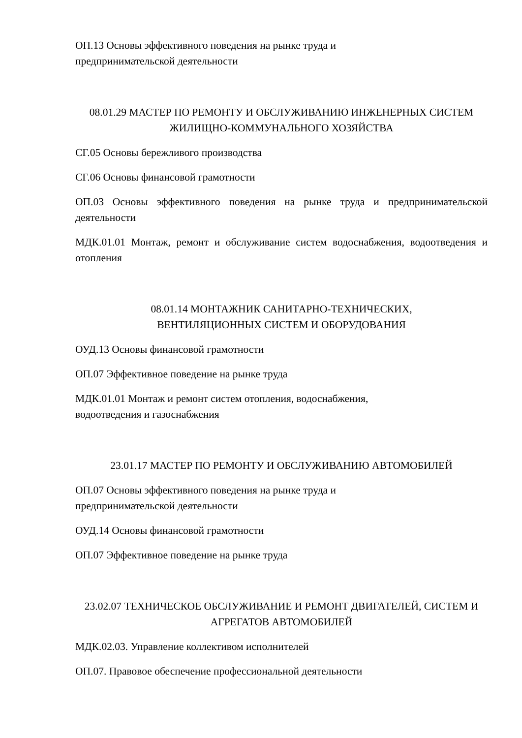ОП.13 Основы эффективного поведения на рынке труда и
предпринимательской деятельности
08.01.29 МАСТЕР ПО РЕМОНТУ И ОБСЛУЖИВАНИЮ ИНЖЕНЕРНЫХ СИСТЕМ ЖИЛИЩНО-КОММУНАЛЬНОГО ХОЗЯЙСТВА
СГ.05 Основы бережливого производства
СГ.06 Основы финансовой грамотности
ОП.03 Основы эффективного поведения на рынке труда и предпринимательской деятельности
МДК.01.01 Монтаж, ремонт и обслуживание систем водоснабжения, водоотведения и отопления
08.01.14 МОНТАЖНИК САНИТАРНО-ТЕХНИЧЕСКИХ,
ВЕНТИЛЯЦИОННЫХ СИСТЕМ И ОБОРУДОВАНИЯ
ОУД.13 Основы финансовой грамотности
ОП.07 Эффективное поведение на рынке труда
МДК.01.01 Монтаж и ремонт систем отопления, водоснабжения,
водоотведения и газоснабжения
23.01.17 МАСТЕР ПО РЕМОНТУ И ОБСЛУЖИВАНИЮ АВТОМОБИЛЕЙ
ОП.07 Основы эффективного поведения на рынке труда и
предпринимательской деятельности
ОУД.14 Основы финансовой грамотности
ОП.07 Эффективное поведение на рынке труда
23.02.07 ТЕХНИЧЕСКОЕ ОБСЛУЖИВАНИЕ И РЕМОНТ ДВИГАТЕЛЕЙ, СИСТЕМ И АГРЕГАТОВ АВТОМОБИЛЕЙ
МДК.02.03. Управление коллективом исполнителей
ОП.07. Правовое обеспечение профессиональной деятельности